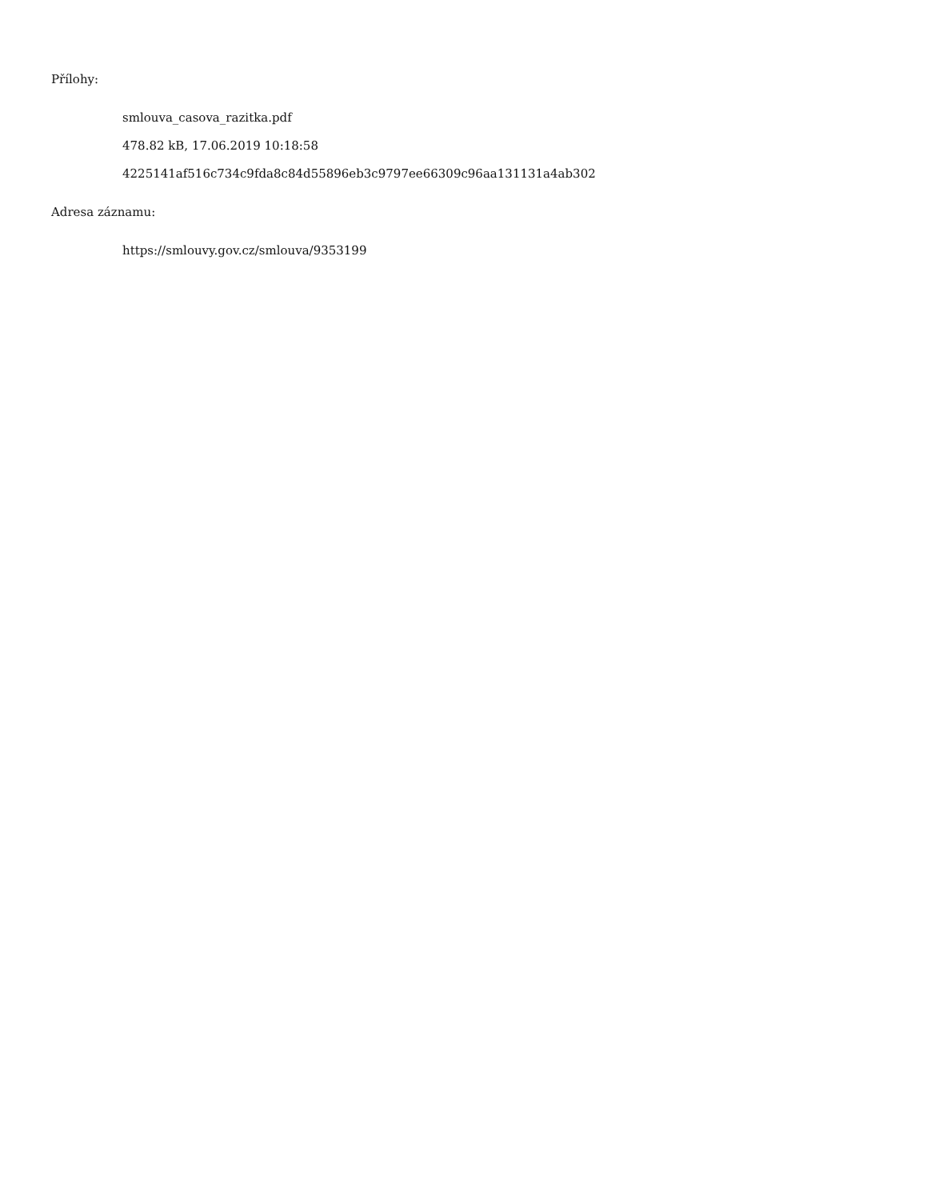Přílohy:
smlouva_casova_razitka.pdf
478.82 kB, 17.06.2019 10:18:58
4225141af516c734c9fda8c84d55896eb3c9797ee66309c96aa131131a4ab302
Adresa záznamu:
https://smlouvy.gov.cz/smlouva/9353199